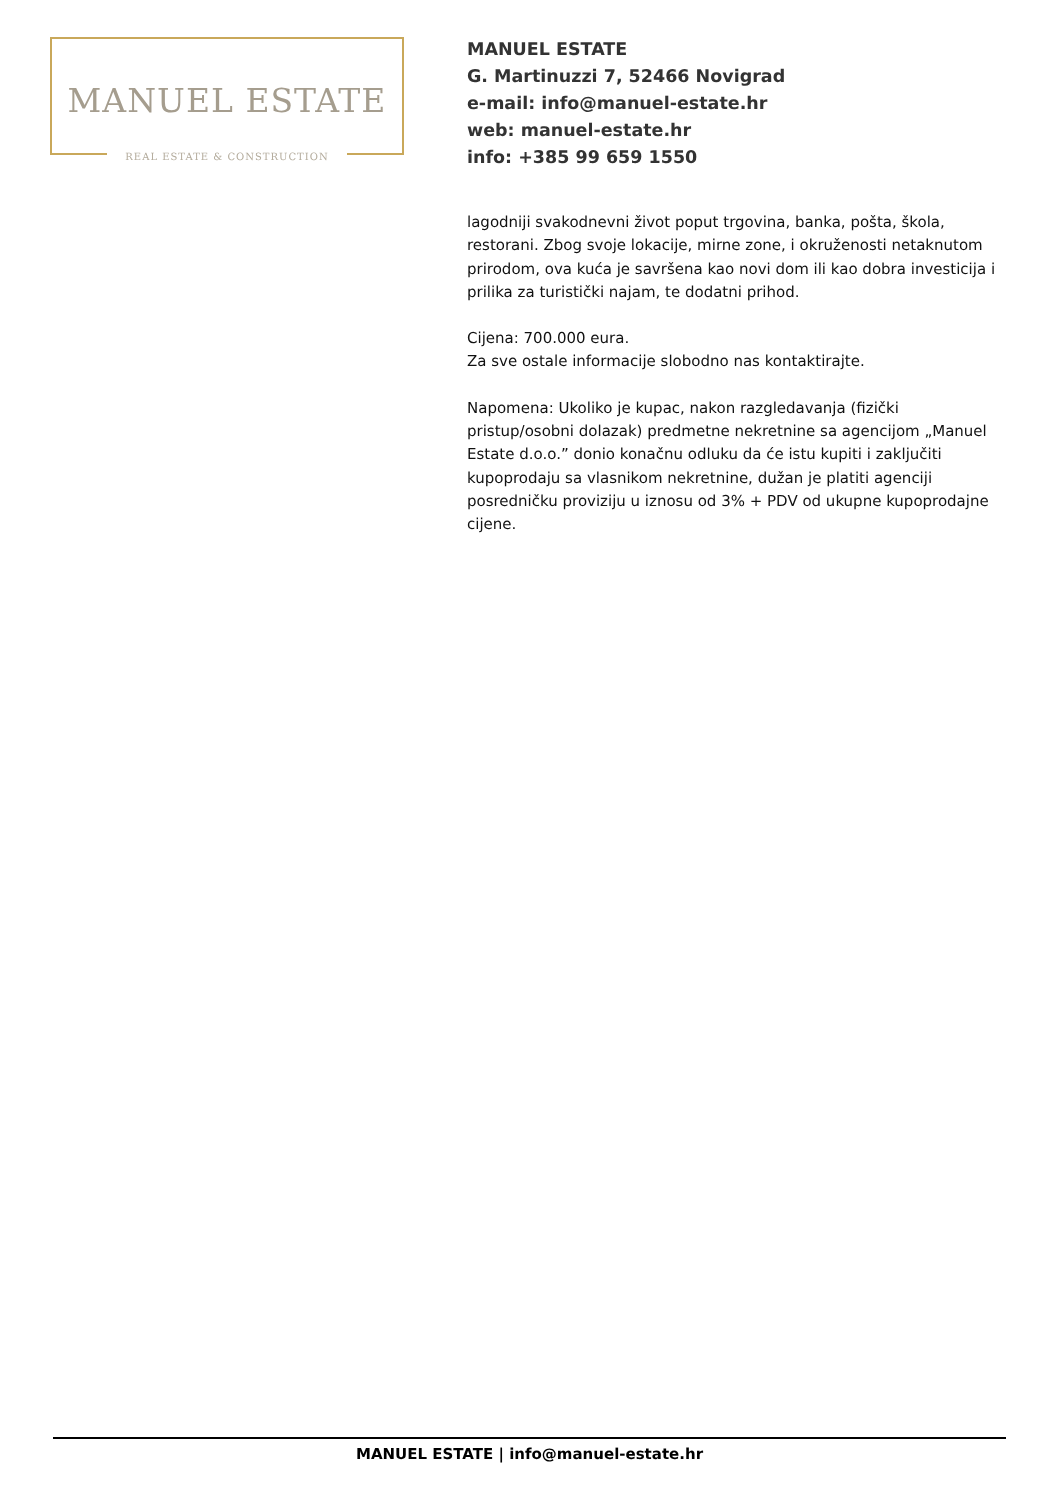MANUEL ESTATE
REAL ESTATE & CONSTRUCTION
MANUEL ESTATE
G. Martinuzzi 7, 52466 Novigrad
e-mail: info@manuel-estate.hr
web: manuel-estate.hr
info: +385 99 659 1550
lagodniji svakodnevni život poput trgovina, banka, pošta, škola, restorani. Zbog svoje lokacije, mirne zone, i okruženosti netaknutom prirodom, ova kuća je savršena kao novi dom ili kao dobra investicija i prilika za turistički najam, te dodatni prihod.
Cijena: 700.000 eura.
Za sve ostale informacije slobodno nas kontaktirajte.
Napomena: Ukoliko je kupac, nakon razgledavanja (fizički pristup/osobni dolazak) predmetne nekretnine sa agencijom „Manuel Estate d.o.o.” donio konačnu odluku da će istu kupiti i zaključiti kupoprodaju sa vlasnikom nekretnine, dužan je platiti agenciji posredničku proviziju u iznosu od 3% + PDV od ukupne kupoprodajne cijene.
MANUEL ESTATE | info@manuel-estate.hr